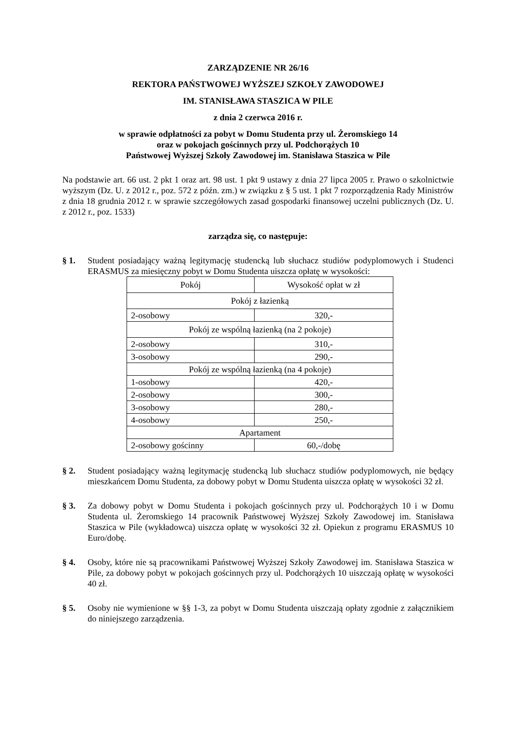ZARZĄDZENIE NR 26/16
REKTORA PAŃSTWOWEJ WYŻSZEJ SZKOŁY ZAWODOWEJ
IM. STANISŁAWA STASZICA W PILE
z dnia 2 czerwca 2016 r.
w sprawie odpłatności za pobyt w Domu Studenta przy ul. Żeromskiego 14
oraz w pokojach gościnnych przy ul. Podchorążych 10
Państwowej Wyższej Szkoły Zawodowej im. Stanisława Staszica w Pile
Na podstawie art. 66 ust. 2 pkt 1 oraz art. 98 ust. 1 pkt 9 ustawy z dnia 27 lipca 2005 r. Prawo o szkolnictwie wyższym (Dz. U. z 2012 r., poz. 572 z późn. zm.) w związku z § 5 ust. 1 pkt 7 rozporządzenia Rady Ministrów z dnia 18 grudnia 2012 r. w sprawie szczegółowych zasad gospodarki finansowej uczelni publicznych (Dz. U. z 2012 r., poz. 1533)
zarządza się, co następuje:
§ 1. Student posiadający ważną legitymację studencką lub słuchacz studiów podyplomowych i Studenci ERASMUS za miesięczny pobyt w Domu Studenta uiszcza opłatę w wysokości:
| Pokój | Wysokość opłat w zł |
| Pokój z łazienką | |
| 2-osobowy | 320,- |
| Pokój ze wspólną łazienką (na 2 pokoje) | |
| 2-osobowy | 310,- |
| 3-osobowy | 290,- |
| Pokój ze wspólną łazienką (na 4 pokoje) | |
| 1-osobowy | 420,- |
| 2-osobowy | 300,- |
| 3-osobowy | 280,- |
| 4-osobowy | 250,- |
| Apartament | |
| 2-osobowy gościnny | 60,-/dobę |
§ 2. Student posiadający ważną legitymację studencką lub słuchacz studiów podyplomowych, nie będący mieszkańcem Domu Studenta, za dobowy pobyt w Domu Studenta uiszcza opłatę w wysokości 32 zł.
§ 3. Za dobowy pobyt w Domu Studenta i pokojach gościnnych przy ul. Podchorążych 10 i w Domu Studenta ul. Żeromskiego 14 pracownik Państwowej Wyższej Szkoły Zawodowej im. Stanisława Staszica w Pile (wykładowca) uiszcza opłatę w wysokości 32 zł. Opiekun z programu ERASMUS 10 Euro/dobę.
§ 4. Osoby, które nie są pracownikami Państwowej Wyższej Szkoły Zawodowej im. Stanisława Staszica w Pile, za dobowy pobyt w pokojach gościnnych przy ul. Podchorążych 10 uiszczają opłatę w wysokości 40 zł.
§ 5. Osoby nie wymienione w §§ 1-3, za pobyt w Domu Studenta uiszczają opłaty zgodnie z załącznikiem do niniejszego zarządzenia.